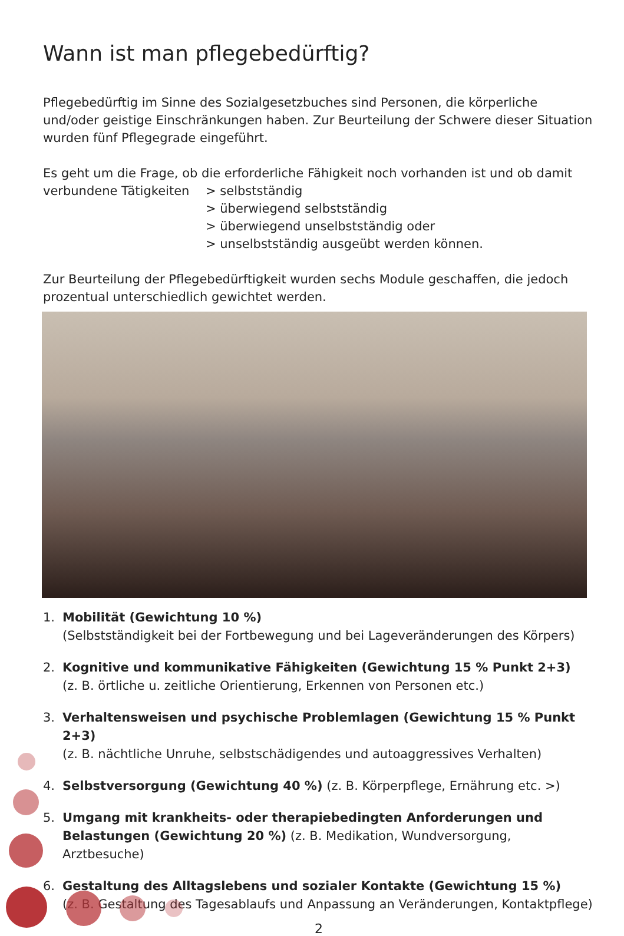Wann ist man pflegebedürftig?
Pflegebedürftig im Sinne des Sozialgesetzbuches sind Personen, die körperliche und/oder geistige Einschränkungen haben. Zur Beurteilung der Schwere dieser Situation wurden fünf Pflegegrade eingeführt.
Es geht um die Frage, ob die erforderliche Fähigkeit noch vorhanden ist und ob damit
verbundene Tätigkeiten > selbstständig
> überwiegend selbstständig
> überwiegend unselbstständig oder
> unselbstständig ausgeübt werden können.
Zur Beurteilung der Pflegebedürftigkeit wurden sechs Module geschaffen, die jedoch prozentual unterschiedlich gewichtet werden.
1. Mobilität (Gewichtung 10 %)
(Selbstständigkeit bei der Fortbewegung und bei Lageveränderungen des Körpers)
2. Kognitive und kommunikative Fähigkeiten (Gewichtung 15 % Punkt 2+3)
(z. B. örtliche u. zeitliche Orientierung, Erkennen von Personen etc.)
3. Verhaltensweisen und psychische Problemlagen (Gewichtung 15 % Punkt 2+3)
(z. B. nächtliche Unruhe, selbstschädigendes und autoaggressives Verhalten)
4. Selbstversorgung (Gewichtung 40 %) (z. B. Körperpflege, Ernährung etc. >)
5. Umgang mit krankheits- oder therapiebedingten Anforderungen und Belastungen (Gewichtung 20 %) (z. B. Medikation, Wundversorgung, Arztbesuche)
6. Gestaltung des Alltagslebens und sozialer Kontakte (Gewichtung 15 %)
(z. B. Gestaltung des Tagesablaufs und Anpassung an Veränderungen, Kontaktpflege)
2